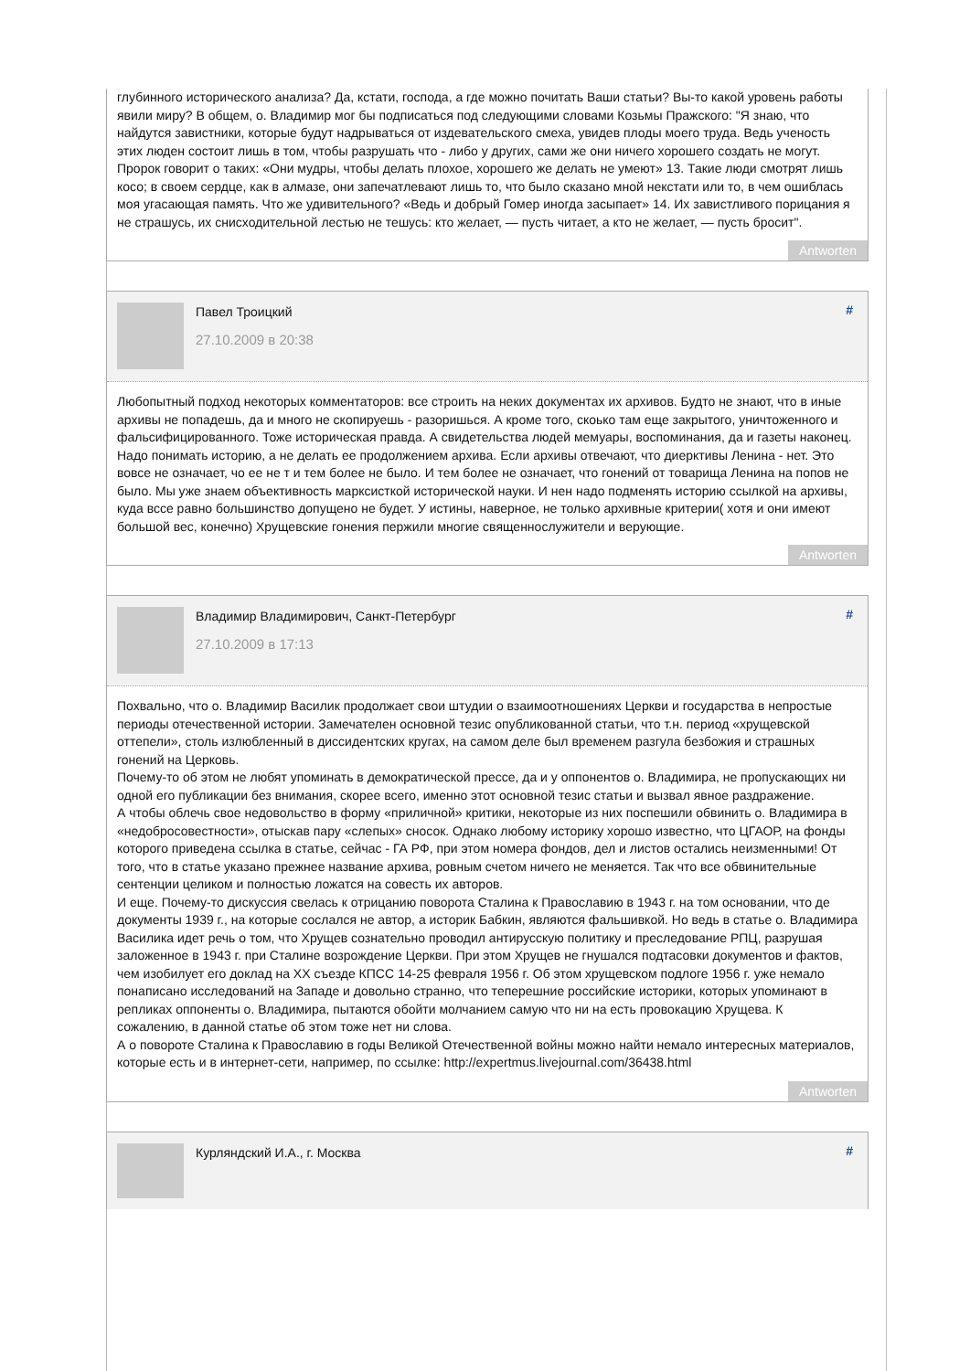глубинного исторического анализа? Да, кстати, господа, а где можно почитать Ваши статьи? Вы-то какой уровень работы явили миру? В общем, о. Владимир мог бы подписаться под следующими словами Козьмы Пражского: "Я знаю, что найдутся завистники, которые будут надрываться от издевательского смеха, увидев плоды моего труда. Ведь ученость этих люден состоит лишь в том, чтобы разрушать что - либо у других, сами же они ничего хорошего создать не могут. Пророк говорит о таких: «Они мудры, чтобы делать плохое, хорошего же делать не умеют» 13. Такие люди смотрят лишь косо; в своем сердце, как в алмазе, они запечатлевают лишь то, что было сказано мной некстати или то, в чем ошиблась моя угасающая память. Что же удивительного? «Ведь и добрый Гомер иногда засыпает» 14. Их завистливого порицания я не страшусь, их снисходительной лестью не тешусь: кто желает, — пусть читает, а кто не желает, — пусть бросит".
Antworten
Павел Троицкий
27.10.2009 в 20:38
#
Любопытный подход некоторых комментаторов: все строить на неких документах их архивов. Будто не знают, что в иные архивы не попадешь, да и много не скопируешь - разоришься. А кроме того, скоько там еще закрытого, уничтоженного и фальсифицированного. Тоже историческая правда. А свидетельства людей мемуары, воспоминания, да и газеты наконец. Надо понимать историю, а не делать ее продолжением архива. Если архивы отвечают, что диерктивы Ленина - нет. Это вовсе не означает, чо ее не т и тем более не было. И тем более не означает, что гонений от товарища Ленина на попов не было. Мы уже знаем объективность марксисткой исторической науки. И нен надо подменять историю ссылкой на архивы, куда вссе равно большинство допущено не будет. У истины, наверное, не только архивные критерии( хотя и они имеют большой вес, конечно) Хрущевские гонения пержили многие священнослужители и верующие.
Antworten
Владимир Владимирович, Санкт-Петербург
27.10.2009 в 17:13
#
Похвально, что о. Владимир Василик продолжает свои штудии о взаимоотношениях Церкви и государства в непростые периоды отечественной истории. Замечателен основной тезис опубликованной статьи, что т.н. период «хрущевской оттепели», столь излюбленный в диссидентских кругах, на самом деле был временем разгула безбожия и страшных гонений на Церковь.
Почему-то об этом не любят упоминать в демократической прессе, да и у оппонентов о. Владимира, не пропускающих ни одной его публикации без внимания, скорее всего, именно этот основной тезис статьи и вызвал явное раздражение.
А чтобы облечь свое недовольство в форму «приличной» критики, некоторые из них поспешили обвинить о. Владимира в «недобросовестности», отыскав пару «слепых» сносок. Однако любому историку хорошо известно, что ЦГАОР, на фонды которого приведена ссылка в статье, сейчас - ГА РФ, при этом номера фондов, дел и листов остались неизменными! От того, что в статье указано прежнее название архива, ровным счетом ничего не меняется. Так что все обвинительные сентенции целиком и полностью ложатся на совесть их авторов.
И еще. Почему-то дискуссия свелась к отрицанию поворота Сталина к Православию в 1943 г. на том основании, что де документы 1939 г., на которые сослался не автор, а историк Бабкин, являются фальшивкой. Но ведь в статье о. Владимира Василика идет речь о том, что Хрущев сознательно проводил антирусскую политику и преследование РПЦ, разрушая заложенное в 1943 г. при Сталине возрождение Церкви. При этом Хрущев не гнушался подтасовки документов и фактов, чем изобилует его доклад на XX съезде КПСС 14-25 февраля 1956 г. Об этом хрущевском подлоге 1956 г. уже немало понаписано исследований на Западе и довольно странно, что теперешние российские историки, которых упоминают в репликах оппоненты о. Владимира, пытаются обойти молчанием самую что ни на есть провокацию Хрущева. К сожалению, в данной статье об этом тоже нет ни слова.
А о повороте Сталина к Православию в годы Великой Отечественной войны можно найти немало интересных материалов, которые есть и в интернет-сети, например, по ссылке: http://expertmus.livejournal.com/36438.html
Antworten
Курляндский И.А., г. Москва
#